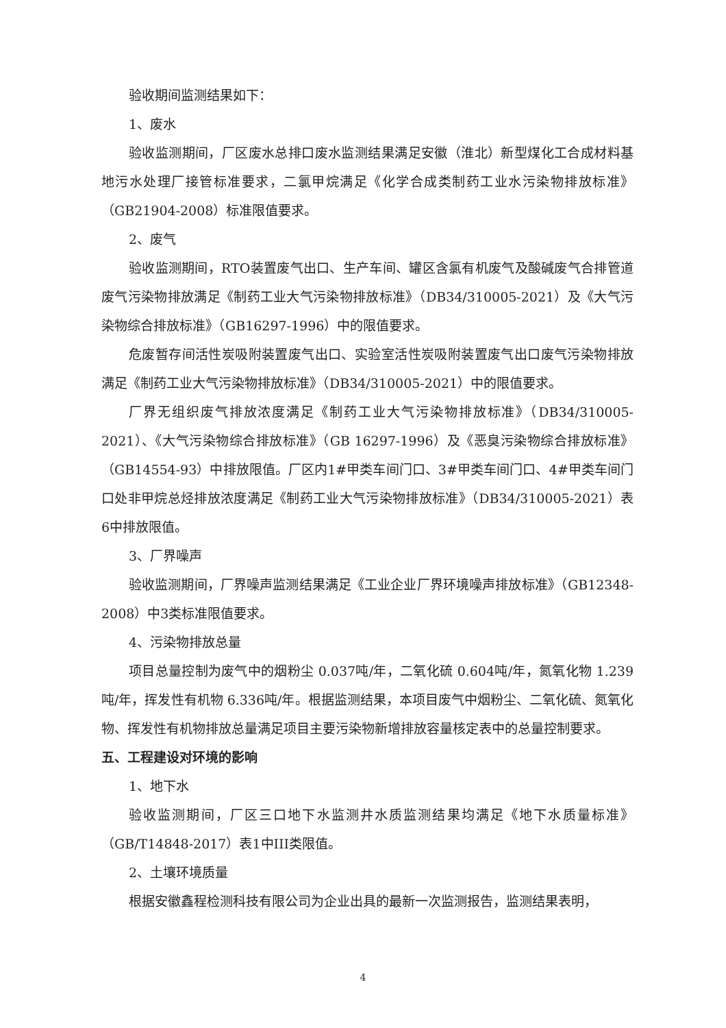验收期间监测结果如下：
1、废水
验收监测期间，厂区废水总排口废水监测结果满足安徽（淮北）新型煤化工合成材料基地污水处理厂接管标准要求，二氯甲烷满足《化学合成类制药工业水污染物排放标准》（GB21904-2008）标准限值要求。
2、废气
验收监测期间，RTO装置废气出口、生产车间、罐区含氯有机废气及酸碱废气合排管道废气污染物排放满足《制药工业大气污染物排放标准》（DB34/310005-2021）及《大气污染物综合排放标准》（GB16297-1996）中的限值要求。
危废暂存间活性炭吸附装置废气出口、实验室活性炭吸附装置废气出口废气污染物排放满足《制药工业大气污染物排放标准》（DB34/310005-2021）中的限值要求。
厂界无组织废气排放浓度满足《制药工业大气污染物排放标准》（DB34/310005-2021）、《大气污染物综合排放标准》（GB 16297-1996）及《恶臭污染物综合排放标准》（GB14554-93）中排放限值。厂区内1#甲类车间门口、3#甲类车间门口、4#甲类车间门口处非甲烷总烃排放浓度满足《制药工业大气污染物排放标准》（DB34/310005-2021）表6中排放限值。
3、厂界噪声
验收监测期间，厂界噪声监测结果满足《工业企业厂界环境噪声排放标准》（GB12348-2008）中3类标准限值要求。
4、污染物排放总量
项目总量控制为废气中的烟粉尘 0.037吨/年，二氧化硫 0.604吨/年，氮氧化物 1.239吨/年，挥发性有机物 6.336吨/年。根据监测结果，本项目废气中烟粉尘、二氧化硫、氮氧化物、挥发性有机物排放总量满足项目主要污染物新增排放容量核定表中的总量控制要求。
五、工程建设对环境的影响
1、地下水
验收监测期间，厂区三口地下水监测井水质监测结果均满足《地下水质量标准》（GB/T14848-2017）表1中III类限值。
2、土壤环境质量
根据安徽鑫程检测科技有限公司为企业出具的最新一次监测报告，监测结果表明，
4